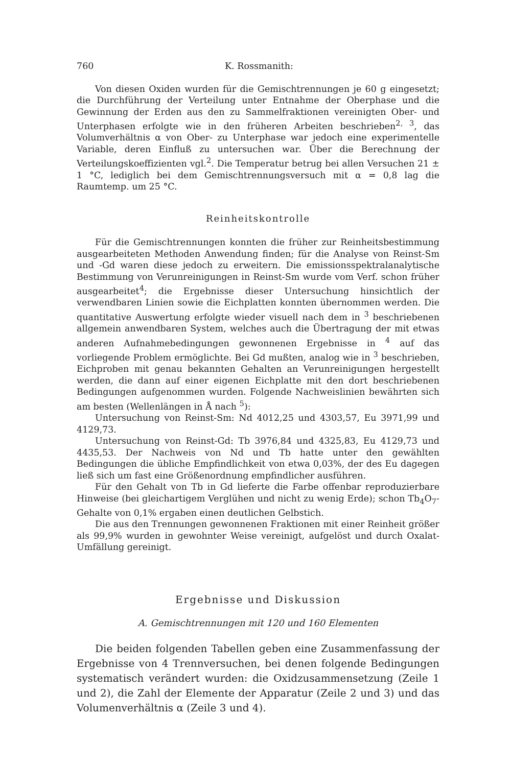760 K. Rossmanith:
Von diesen Oxiden wurden für die Gemischtrennungen je 60 g eingesetzt; die Durchführung der Verteilung unter Entnahme der Oberphase und die Gewinnung der Erden aus den zu Sammelfraktionen vereinigten Ober- und Unterphasen erfolgte wie in den früheren Arbeiten beschrieben<sup>2, 3</sup>, das Volumverhältnis α von Ober- zu Unterphase war jedoch eine experimentelle Variable, deren Einfluß zu untersuchen war. Über die Berechnung der Verteilungskoeffizienten vgl.<sup>2</sup>. Die Temperatur betrug bei allen Versuchen 21 ± 1 °C, lediglich bei dem Gemischtrennungsversuch mit α = 0,8 lag die Raumtemp. um 25 °C.
Reinheitskontrolle
Für die Gemischtrennungen konnten die früher zur Reinheitsbestimmung ausgearbeiteten Methoden Anwendung finden; für die Analyse von Reinst-Sm und -Gd waren diese jedoch zu erweitern. Die emissionsspektralanalytische Bestimmung von Verunreinigungen in Reinst-Sm wurde vom Verf. schon früher ausgearbeitet<sup>4</sup>; die Ergebnisse dieser Untersuchung hinsichtlich der verwendbaren Linien sowie die Eichplatten konnten übernommen werden. Die quantitative Auswertung erfolgte wieder visuell nach dem in <sup>3</sup> beschriebenen allgemein anwendbaren System, welches auch die Übertragung der mit etwas anderen Aufnahmebedingungen gewonnenen Ergebnisse in <sup>4</sup> auf das vorliegende Problem ermöglichte. Bei Gd mußten, analog wie in <sup>3</sup> beschrieben, Eichproben mit genau bekannten Gehalten an Verunreinigungen hergestellt werden, die dann auf einer eigenen Eichplatte mit den dort beschriebenen Bedingungen aufgenommen wurden. Folgende Nachweislinien bewährten sich am besten (Wellenlängen in Å nach <sup>5</sup>):
Untersuchung von Reinst-Sm: Nd 4012,25 und 4303,57, Eu 3971,99 und 4129,73.
Untersuchung von Reinst-Gd: Tb 3976,84 und 4325,83, Eu 4129,73 und 4435,53. Der Nachweis von Nd und Tb hatte unter den gewählten Bedingungen die übliche Empfindlichkeit von etwa 0,03%, der des Eu dagegen ließ sich um fast eine Größenordnung empfindlicher ausführen.
Für den Gehalt von Tb in Gd lieferte die Farbe offenbar reproduzierbare Hinweise (bei gleichartigem Verglühen und nicht zu wenig Erde); schon Tb<sub>4</sub>O<sub>7</sub>-Gehalte von 0,1% ergaben einen deutlichen Gelbstich.
Die aus den Trennungen gewonnenen Fraktionen mit einer Reinheit größer als 99,9% wurden in gewohnter Weise vereinigt, aufgelöst und durch Oxalat-Umfällung gereinigt.
Ergebnisse und Diskussion
A. Gemischtrennungen mit 120 und 160 Elementen
Die beiden folgenden Tabellen geben eine Zusammenfassung der Ergebnisse von 4 Trennversuchen, bei denen folgende Bedingungen systematisch verändert wurden: die Oxidzusammensetzung (Zeile 1 und 2), die Zahl der Elemente der Apparatur (Zeile 2 und 3) und das Volumenverhältnis α (Zeile 3 und 4).